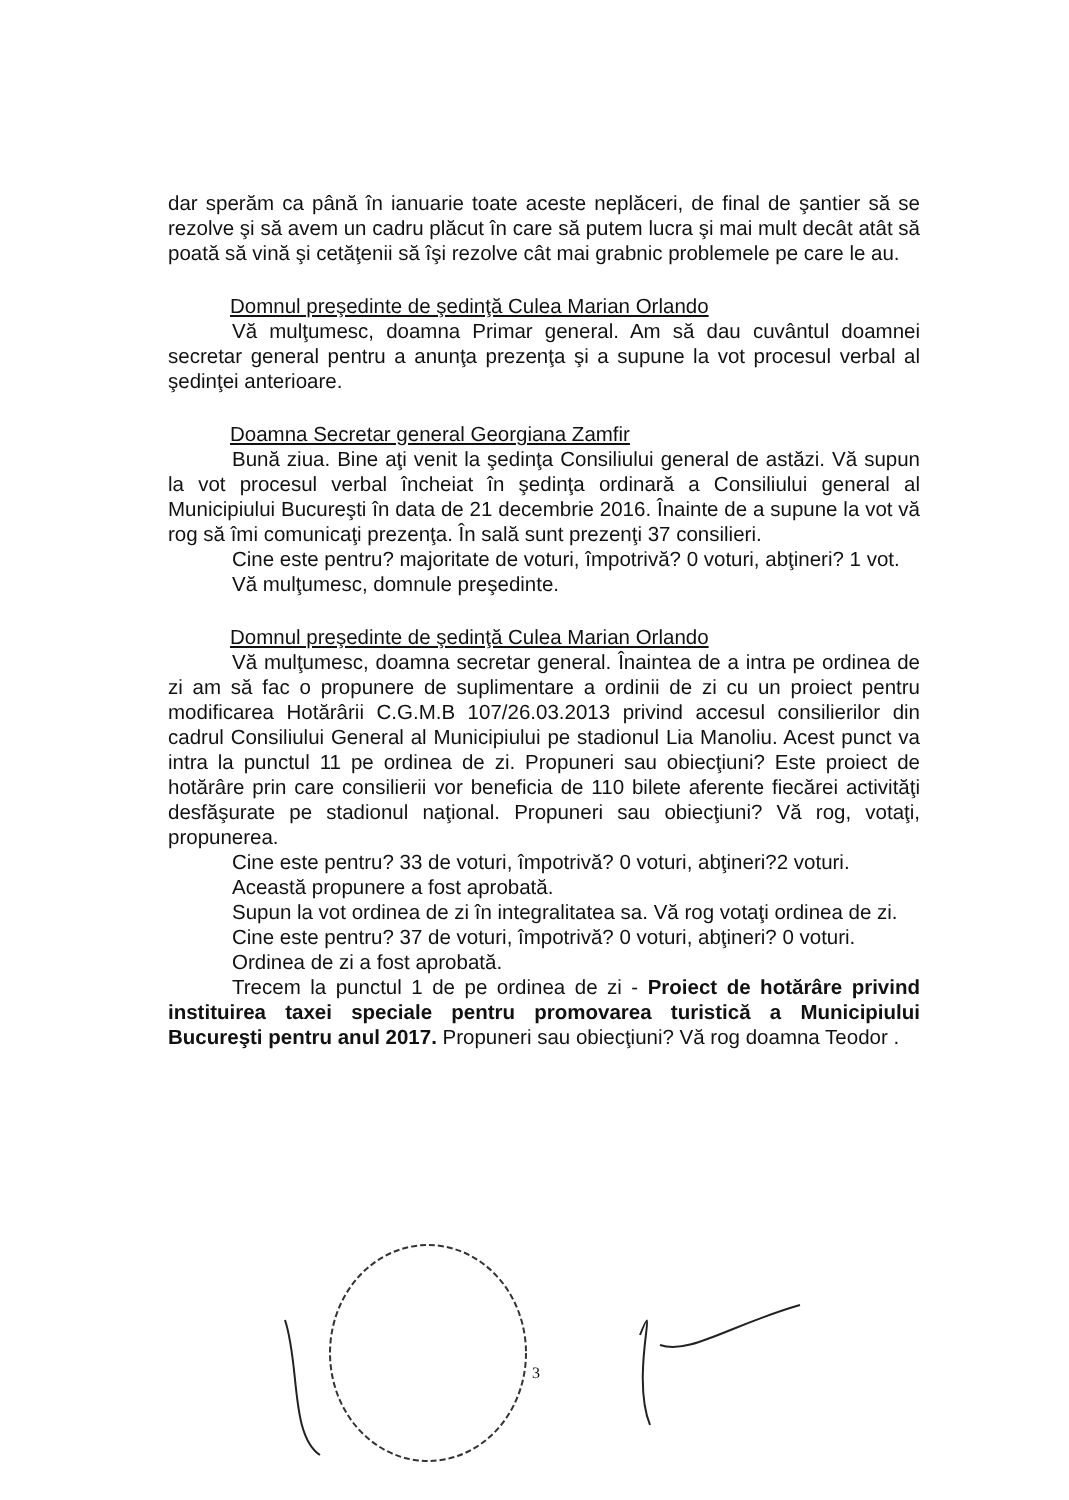dar sperăm ca până în ianuarie toate aceste neplăceri, de final de şantier să se rezolve şi să avem un cadru plăcut în care să putem lucra şi mai mult decât atât să poată să vină şi cetăţenii să îşi rezolve cât mai grabnic problemele pe care le au.
Domnul preşedinte de şedinţă Culea Marian Orlando
Vă mulţumesc, doamna Primar general. Am să dau cuvântul doamnei secretar general pentru a anunţa prezenţa şi a supune la vot procesul verbal al şedinţei anterioare.
Doamna Secretar general Georgiana Zamfir
Bună ziua. Bine aţi venit la şedinţa Consiliului general de astăzi. Vă supun la vot procesul verbal încheiat în şedinţa ordinară a Consiliului general al Municipiului Bucureşti în data de 21 decembrie 2016. Înainte de a supune la vot vă rog să îmi comunicaţi prezenţa. În sală sunt prezenţi 37 consilieri.
Cine este pentru? majoritate de voturi, împotrivă? 0 voturi, abţineri? 1 vot.
Vă mulţumesc, domnule preşedinte.
Domnul preşedinte de şedinţă Culea Marian Orlando
Vă mulţumesc, doamna secretar general. Înaintea de a intra pe ordinea de zi am să fac o propunere de suplimentare a ordinii de zi cu un proiect pentru modificarea Hotărârii C.G.M.B 107/26.03.2013 privind accesul consilierilor din cadrul Consiliului General al Municipiului pe stadionul Lia Manoliu. Acest punct va intra la punctul 11 pe ordinea de zi. Propuneri sau obiecţiuni? Este proiect de hotărâre prin care consilierii vor beneficia de 110 bilete aferente fiecărei activităţi desfăşurate pe stadionul naţional. Propuneri sau obiecţiuni? Vă rog, votaţi, propunerea.
Cine este pentru? 33 de voturi, împotrivă? 0 voturi, abţineri?2 voturi.
Această propunere a fost aprobată.
Supun la vot ordinea de zi în integralitatea sa. Vă rog votaţi ordinea de zi.
Cine este pentru? 37 de voturi, împotrivă? 0 voturi, abţineri? 0 voturi.
Ordinea de zi a fost aprobată.
Trecem la punctul 1 de pe ordinea de zi - Proiect de hotărâre privind instituirea taxei speciale pentru promovarea turistică a Municipiului Bucureşti pentru anul 2017. Propuneri sau obiecţiuni? Vă rog doamna Teodor .
3